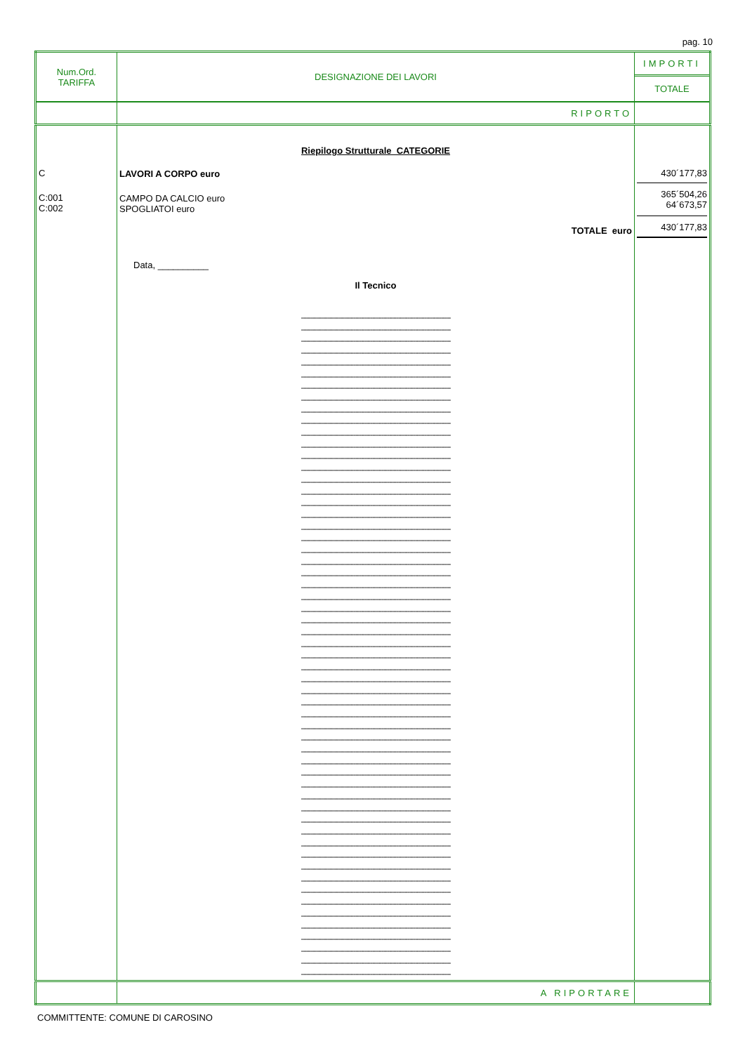pag. 10
| Num.Ord. TARIFFA | DESIGNAZIONE DEI LAVORI | IMPORTI TOTALE |
| | RIPORTO | |
| C C:001 C:002 | Riepilogo Strutturale CATEGORIE LAVORI A CORPO euro CAMPO DA CALCIO euro SPOGLIATOI euro TOTALE euro Data, __________ Il Tecnico -------------------------------------------------------------------------------- -------------------------------------------------------------------------------- -------------------------------------------------------------------------------- -------------------------------------------------------------------------------- -------------------------------------------------------------------------------- -------------------------------------------------------------------------------- -------------------------------------------------------------------------------- -------------------------------------------------------------------------------- -------------------------------------------------------------------------------- -------------------------------------------------------------------------------- -------------------------------------------------------------------------------- -------------------------------------------------------------------------------- -------------------------------------------------------------------------------- -------------------------------------------------------------------------------- -------------------------------------------------------------------------------- -------------------------------------------------------------------------------- -------------------------------------------------------------------------------- -------------------------------------------------------------------------------- -------------------------------------------------------------------------------- -------------------------------------------------------------------------------- -------------------------------------------------------------------------------- -------------------------------------------------------------------------------- -------------------------------------------------------------------------------- -------------------------------------------------------------------------------- -------------------------------------------------------------------------------- -------------------------------------------------------------------------------- -------------------------------------------------------------------------------- -------------------------------------------------------------------------------- -------------------------------------------------------------------------------- -------------------------------------------------------------------------------- -------------------------------------------------------------------------------- -------------------------------------------------------------------------------- -------------------------------------------------------------------------------- -------------------------------------------------------------------------------- -------------------------------------------------------------------------------- -------------------------------------------------------------------------------- -------------------------------------------------------------------------------- -------------------------------------------------------------------------------- -------------------------------------------------------------------------------- -------------------------------------------------------------------------------- -------------------------------------------------------------------------------- -------------------------------------------------------------------------------- -------------------------------------------------------------------------------- -------------------------------------------------------------------------------- -------------------------------------------------------------------------------- -------------------------------------------------------------------------------- -------------------------------------------------------------------------------- -------------------------------------------------------------------------------- -------------------------------------------------------------------------------- -------------------------------------------------------------------------------- -------------------------------------------------------------------------------- -------------------------------------------------------------------------------- -------------------------------------------------------------------------------- -------------------------------------------------------------------------------- -------------------------------------------------------------------------------- -------------------------------------------------------------------------------- -------------------------------------------------------------------------------- | 430´177,83 365´504,26 64´673,57 430´177,83 |
| | A RIPORTARE | |
COMMITTENTE: COMUNE DI CAROSINO